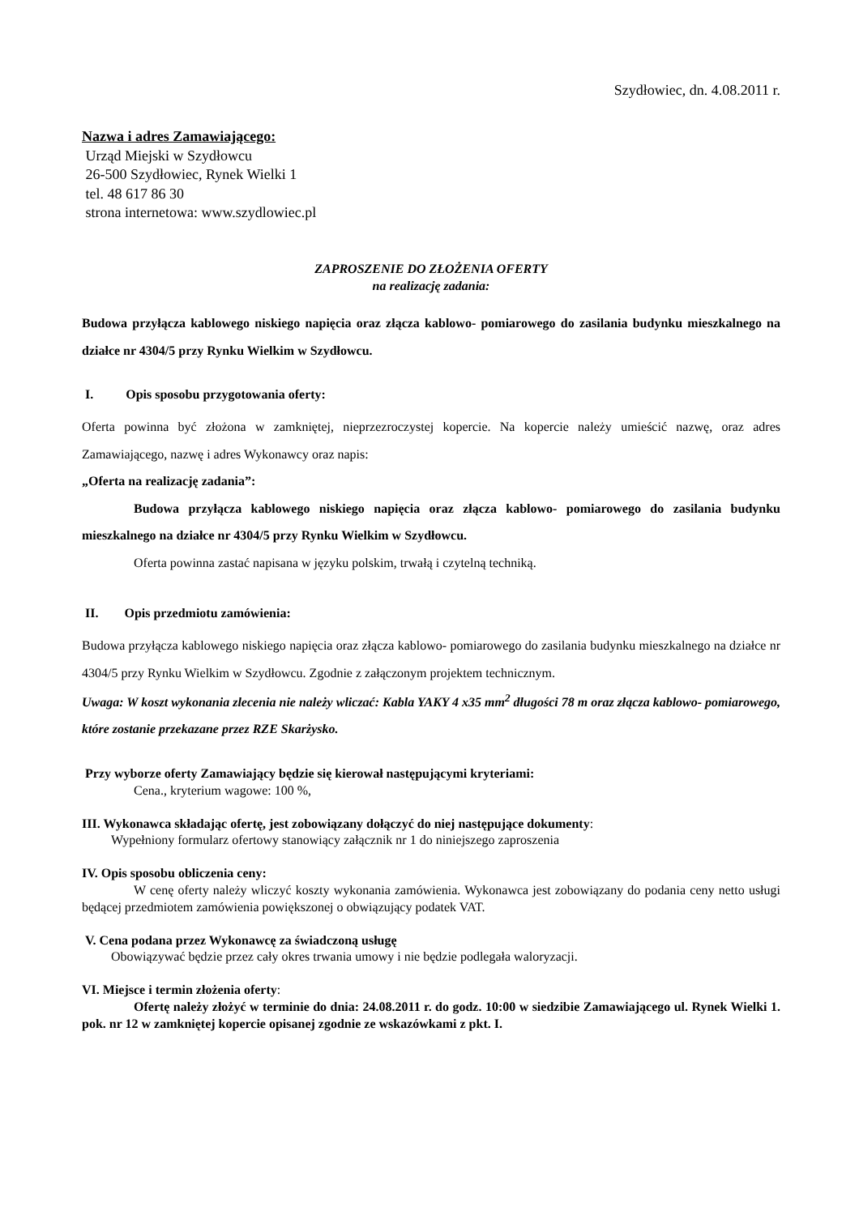Szydłowiec, dn. 4.08.2011 r.
Nazwa i adres Zamawiającego:
Urząd Miejski w Szydłowcu
26-500 Szydłowiec, Rynek Wielki 1
tel. 48 617 86 30
strona internetowa: www.szydlowiec.pl
ZAPROSZENIE DO ZŁOŻENIA OFERTY
na realizację zadania:
Budowa przyłącza kablowego niskiego napięcia oraz złącza kablowo- pomiarowego do zasilania budynku mieszkalnego na działce nr 4304/5 przy Rynku Wielkim w Szydłowcu.
I. Opis sposobu przygotowania oferty:
Oferta powinna być złożona w zamkniętej, nieprzezroczystej kopercie. Na kopercie należy umieścić nazwę, oraz adres Zamawiającego, nazwę i adres Wykonawcy oraz napis:
„Oferta na realizację zadania”:
Budowa przyłącza kablowego niskiego napięcia oraz złącza kablowo- pomiarowego do zasilania budynku mieszkalnego na działce nr 4304/5 przy Rynku Wielkim w Szydłowcu.
Oferta powinna zastać napisana w języku polskim, trwałą i czytelną techniką.
II. Opis przedmiotu zamówienia:
Budowa przyłącza kablowego niskiego napięcia oraz złącza kablowo- pomiarowego do zasilania budynku mieszkalnego na działce nr 4304/5 przy Rynku Wielkim w Szydłowcu. Zgodnie z załączonym projektem technicznym.
Uwaga: W koszt wykonania zlecenia nie należy wliczać: Kabla YAKY 4 x35 mm<sup>2</sup> długości 78 m oraz złącza kablowo- pomiarowego, które zostanie przekazane przez RZE Skarżysko.
Przy wyborze oferty Zamawiający będzie się kierował następującymi kryteriami:
Cena., kryterium wagowe: 100 %,
III. Wykonawca składając ofertę, jest zobowiązany dołączyć do niej następujące dokumenty:
Wypełniony formularz ofertowy stanowiący załącznik nr 1 do niniejszego zaproszenia
IV. Opis sposobu obliczenia ceny:
W cenę oferty należy wliczyć koszty wykonania zamówienia. Wykonawca jest zobowiązany do podania ceny netto usługi będącej przedmiotem zamówienia powiększonej o obwiązujący podatek VAT.
V. Cena podana przez Wykonawcę za świadczoną usługę
Obowiązywać będzie przez cały okres trwania umowy i nie będzie podlegała waloryzacji.
VI. Miejsce i termin złożenia oferty:
Ofertę należy złożyć w terminie do dnia: 24.08.2011 r. do godz. 10:00 w siedzibie Zamawiającego ul. Rynek Wielki 1. pok. nr 12 w zamkniętej kopercie opisanej zgodnie ze wskazówkami z pkt. I.